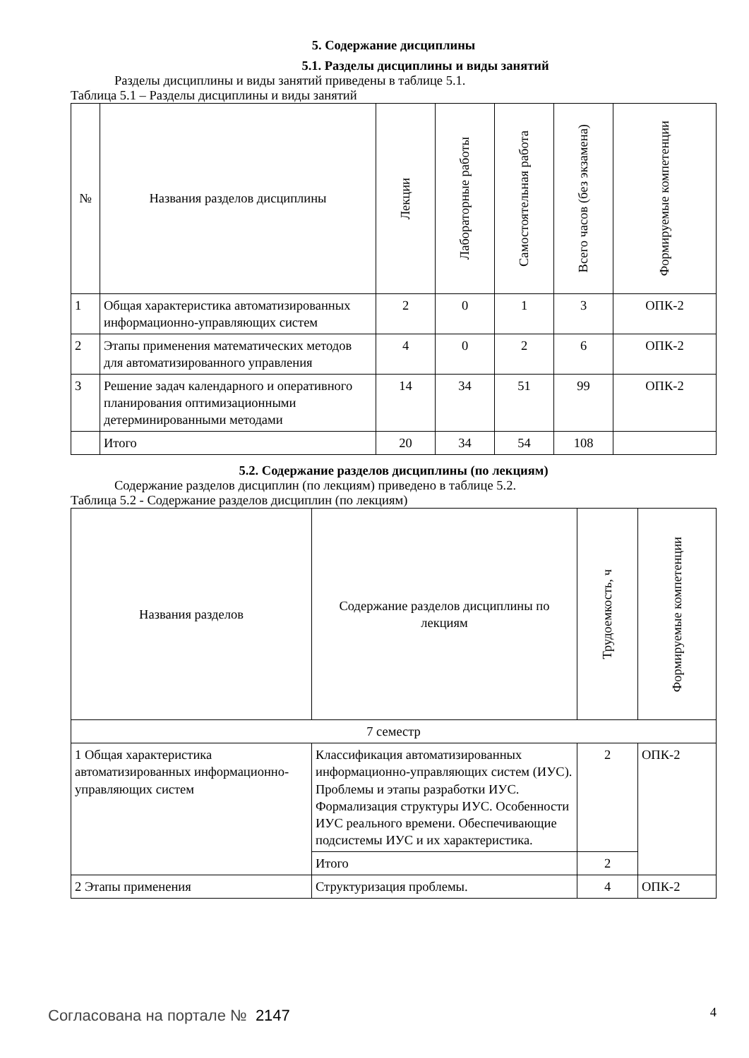5. Содержание дисциплины
5.1. Разделы дисциплины и виды занятий
Разделы дисциплины и виды занятий приведены в таблице 5.1.
Таблица 5.1 – Разделы дисциплины и виды занятий
| № | Названия разделов дисциплины | Лекции | Лабораторные работы | Самостоятельная работа | Всего часов (без экзамена) | Формируемые компетенции |
| --- | --- | --- | --- | --- | --- | --- |
| 1 | Общая характеристика автоматизированных информационно-управляющих систем | 2 | 0 | 1 | 3 | ОПК-2 |
| 2 | Этапы применения математических методов для автоматизированного управления | 4 | 0 | 2 | 6 | ОПК-2 |
| 3 | Решение задач календарного и оперативного планирования оптимизационными детерминированными методами | 14 | 34 | 51 | 99 | ОПК-2 |
| | Итого | 20 | 34 | 54 | 108 | |
5.2. Содержание разделов дисциплины (по лекциям)
Содержание разделов дисциплин (по лекциям) приведено в таблице 5.2.
Таблица 5.2 - Содержание разделов дисциплин (по лекциям)
| Названия разделов | Содержание разделов дисциплины по лекциям | Трудоемкость, ч | Формируемые компетенции |
| --- | --- | --- | --- |
| 7 семестр | | | |
| 1 Общая характеристика автоматизированных информационно-управляющих систем | Классификация автоматизированных информационно-управляющих систем (ИУС). Проблемы и этапы разработки ИУС. Формализация структуры ИУС. Особенности ИУС реального времени. Обеспечивающие подсистемы ИУС и их характеристика. | 2 | ОПК-2 |
| | Итого | 2 | |
| 2 Этапы применения | Структуризация проблемы. | 4 | ОПК-2 |
Согласована на портале № 2147 4